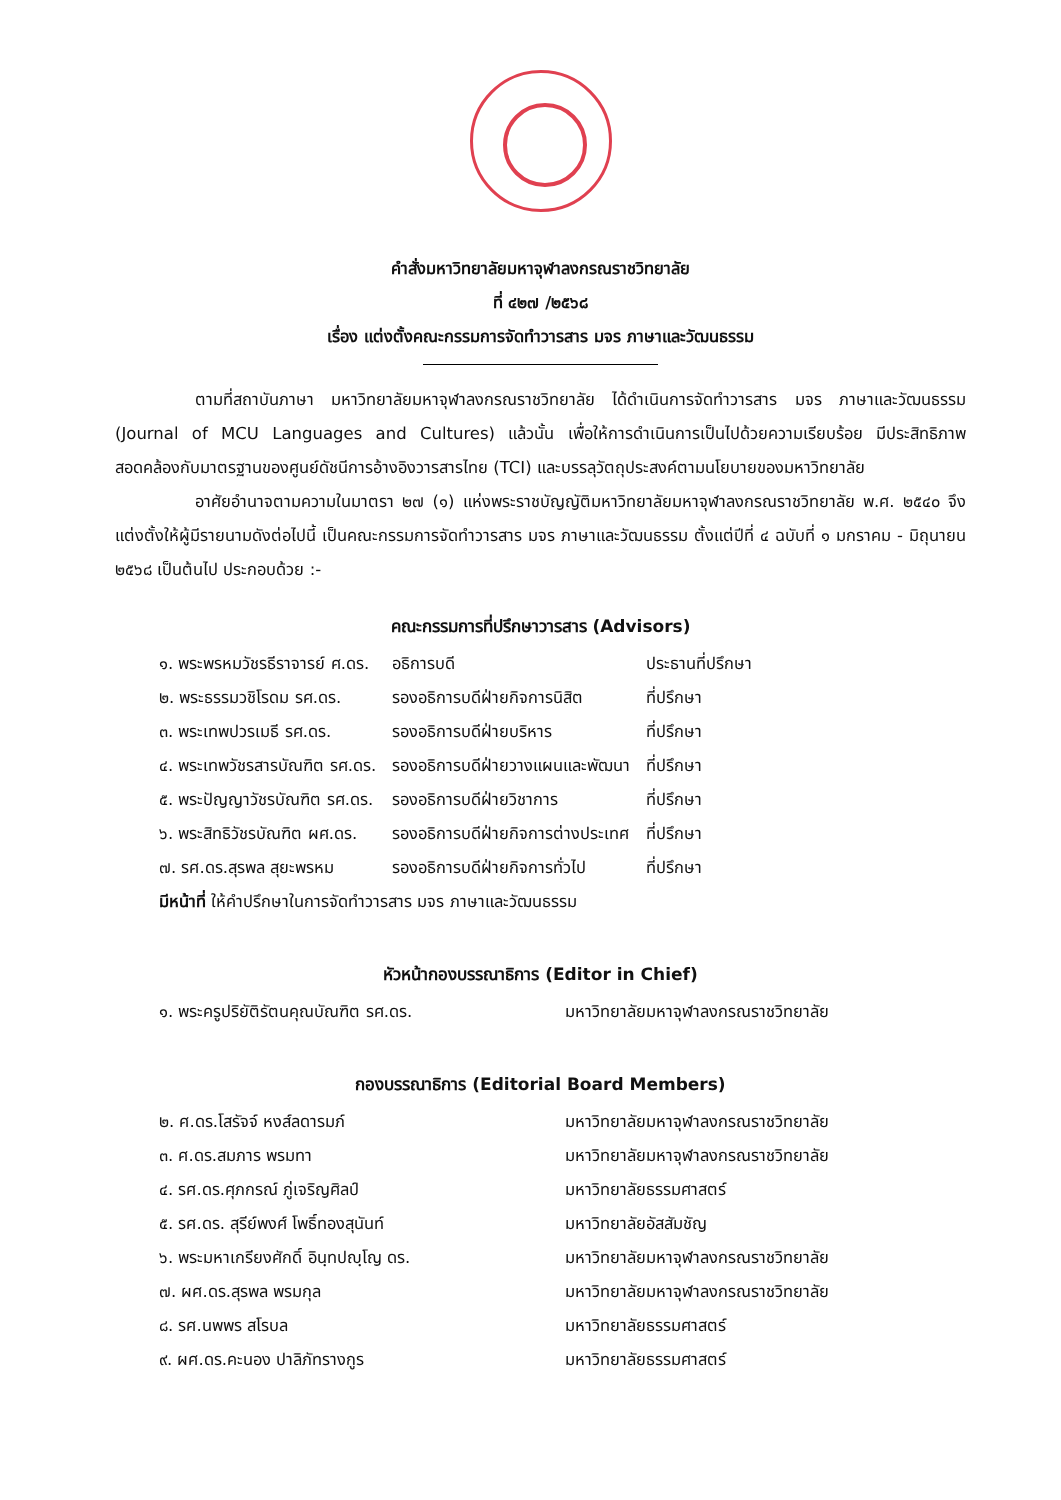คำสั่งมหาวิทยาลัยมหาจุฬาลงกรณราชวิทยาลัย
ที่ ๔๒๗ /๒๕๖๘
เรื่อง แต่งตั้งคณะกรรมการจัดทำวารสาร มจร ภาษาและวัฒนธรรม
ตามที่สถาบันภาษา มหาวิทยาลัยมหาจุฬาลงกรณราชวิทยาลัย ได้ดำเนินการจัดทำวารสาร มจร ภาษาและวัฒนธรรม (Journal of MCU Languages and Cultures) แล้วนั้น เพื่อให้การดำเนินการเป็นไปด้วยความเรียบร้อย มีประสิทธิภาพ สอดคล้องกับมาตรฐานของศูนย์ดัชนีการอ้างอิงวารสารไทย (TCI) และบรรลุวัตถุประสงค์ตามนโยบายของมหาวิทยาลัย
อาศัยอำนาจตามความในมาตรา ๒๗ (๑) แห่งพระราชบัญญัติมหาวิทยาลัยมหาจุฬาลงกรณราชวิทยาลัย พ.ศ. ๒๕๔๐ จึงแต่งตั้งให้ผู้มีรายนามดังต่อไปนี้ เป็นคณะกรรมการจัดทำวารสาร มจร ภาษาและวัฒนธรรม ตั้งแต่ปีที่ ๔ ฉบับที่ ๑ มกราคม - มิถุนายน ๒๕๖๘ เป็นต้นไป ประกอบด้วย :-
คณะกรรมการที่ปรึกษาวารสาร (Advisors)
| ๑. พระพรหมวัชรธีราจารย์ ศ.ดร. | อธิการบดี | ประธานที่ปรึกษา |
| ๒. พระธรรมวชิโรดม รศ.ดร. | รองอธิการบดีฝ่ายกิจการนิสิต | ที่ปรึกษา |
| ๓. พระเทพปวรเมธี รศ.ดร. | รองอธิการบดีฝ่ายบริหาร | ที่ปรึกษา |
| ๔. พระเทพวัชรสารบัณฑิต รศ.ดร. | รองอธิการบดีฝ่ายวางแผนและพัฒนา | ที่ปรึกษา |
| ๕. พระปัญญาวัชรบัณฑิต รศ.ดร. | รองอธิการบดีฝ่ายวิชาการ | ที่ปรึกษา |
| ๖. พระสิทธิวัชรบัณฑิต ผศ.ดร. | รองอธิการบดีฝ่ายกิจการต่างประเทศ | ที่ปรึกษา |
| ๗. รศ.ดร.สุรพล สุยะพรหม | รองอธิการบดีฝ่ายกิจการทั่วไป | ที่ปรึกษา |
มีหน้าที่ ให้คำปรึกษาในการจัดทำวารสาร มจร ภาษาและวัฒนธรรม
หัวหน้ากองบรรณาธิการ (Editor in Chief)
| ๑. พระครูปริยัติรัตนคุณบัณฑิต รศ.ดร. | มหาวิทยาลัยมหาจุฬาลงกรณราชวิทยาลัย |
กองบรรณาธิการ (Editorial Board Members)
| ๒. ศ.ดร.โสรัจจ์ หงส์ลดารมภ์ | มหาวิทยาลัยมหาจุฬาลงกรณราชวิทยาลัย |
| ๓. ศ.ดร.สมภาร พรมทา | มหาวิทยาลัยมหาจุฬาลงกรณราชวิทยาลัย |
| ๔. รศ.ดร.ศุภกรณ์ ภู่เจริญศิลป์ | มหาวิทยาลัยธรรมศาสตร์ |
| ๕. รศ.ดร. สุรีย์พงศ์ โพธิ์ทองสุนันท์ | มหาวิทยาลัยอัสสัมชัญ |
| ๖. พระมหาเกรียงศักดิ์ อินฺทปญฺโญ ดร. | มหาวิทยาลัยมหาจุฬาลงกรณราชวิทยาลัย |
| ๗. ผศ.ดร.สุรพล พรมกุล | มหาวิทยาลัยมหาจุฬาลงกรณราชวิทยาลัย |
| ๘. รศ.นพพร สโรบล | มหาวิทยาลัยธรรมศาสตร์ |
| ๙. ผศ.ดร.คะนอง ปาลิภัทรางกูร | มหาวิทยาลัยธรรมศาสตร์ |